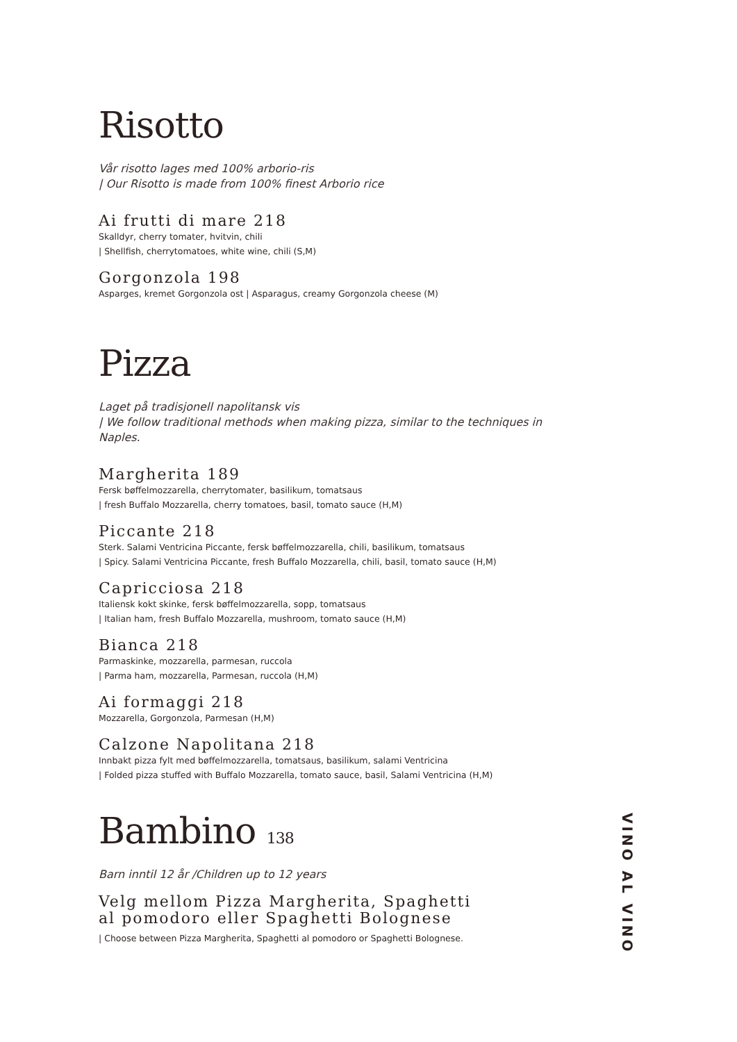Risotto
Vår risotto lages med 100% arborio-ris
| Our Risotto is made from 100% finest Arborio rice
Ai frutti di mare 218
Skalldyr, cherry tomater, hvitvin, chili
| Shellfish, cherrytomatoes, white wine, chili (S,M)
Gorgonzola 198
Asparges, kremet Gorgonzola ost | Asparagus, creamy Gorgonzola cheese (M)
Pizza
Laget på tradisjonell napolitansk vis
| We follow traditional methods when making pizza, similar to the techniques in Naples.
Margherita 189
Fersk bøffelmozzarella, cherrytomater, basilikum, tomatsaus
| fresh Buffalo Mozzarella, cherry tomatoes, basil, tomato sauce (H,M)
Piccante 218
Sterk. Salami Ventricina Piccante, fersk bøffelmozzarella, chili, basilikum, tomatsaus
| Spicy. Salami Ventricina Piccante, fresh Buffalo Mozzarella, chili, basil, tomato sauce (H,M)
Capricciosa 218
Italiensk kokt skinke, fersk bøffelmozzarella, sopp, tomatsaus
| Italian ham, fresh Buffalo Mozzarella, mushroom, tomato sauce (H,M)
Bianca 218
Parmaskinke, mozzarella, parmesan, ruccola
| Parma ham, mozzarella, Parmesan, ruccola (H,M)
Ai formaggi 218
Mozzarella, Gorgonzola, Parmesan (H,M)
Calzone Napolitana 218
Innbakt pizza fylt med bøffelmozzarella, tomatsaus, basilikum, salami Ventricina
| Folded pizza stuffed with Buffalo Mozzarella, tomato sauce, basil, Salami Ventricina (H,M)
Bambino 138
Barn inntil 12 år /Children up to 12 years
Velg mellom Pizza Margherita, Spaghetti al pomodoro eller Spaghetti Bolognese
| Choose between Pizza Margherita, Spaghetti al pomodoro or Spaghetti Bolognese.
VINO AL VINO